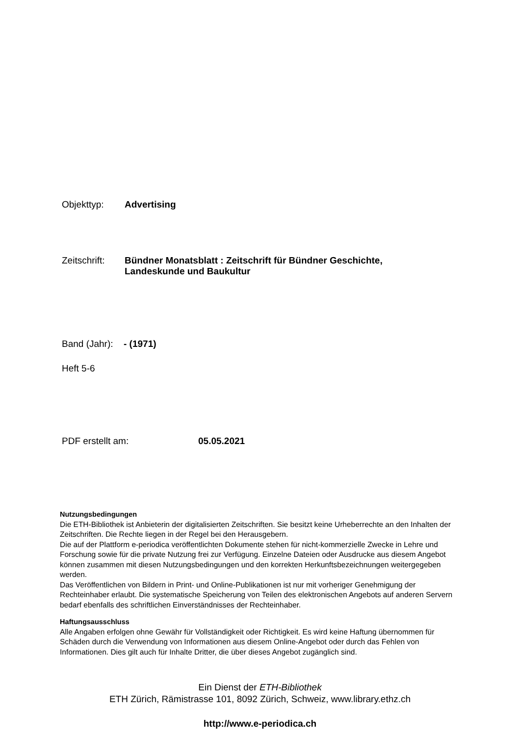Objekttyp: Advertising
Zeitschrift:
Bündner Monatsblatt : Zeitschrift für Bündner Geschichte,
Landeskunde und Baukultur
Band (Jahr):
- (1971)
Heft 5-6
PDF erstellt am: 05.05.2021
Nutzungsbedingungen
Die ETH-Bibliothek ist Anbieterin der digitalisierten Zeitschriften. Sie besitzt keine Urheberrechte an den Inhalten der Zeitschriften. Die Rechte liegen in der Regel bei den Herausgebern.
Die auf der Plattform e-periodica veröffentlichten Dokumente stehen für nicht-kommerzielle Zwecke in Lehre und Forschung sowie für die private Nutzung frei zur Verfügung. Einzelne Dateien oder Ausdrucke aus diesem Angebot können zusammen mit diesen Nutzungsbedingungen und den korrekten Herkunftsbezeichnungen weitergegeben werden.
Das Veröffentlichen von Bildern in Print- und Online-Publikationen ist nur mit vorheriger Genehmigung der Rechteinhaber erlaubt. Die systematische Speicherung von Teilen des elektronischen Angebots auf anderen Servern bedarf ebenfalls des schriftlichen Einverständnisses der Rechteinhaber.
Haftungsausschluss
Alle Angaben erfolgen ohne Gewähr für Vollständigkeit oder Richtigkeit. Es wird keine Haftung übernommen für Schäden durch die Verwendung von Informationen aus diesem Online-Angebot oder durch das Fehlen von Informationen. Dies gilt auch für Inhalte Dritter, die über dieses Angebot zugänglich sind.
Ein Dienst der ETH-Bibliothek
ETH Zürich, Rämistrasse 101, 8092 Zürich, Schweiz, www.library.ethz.ch
http://www.e-periodica.ch